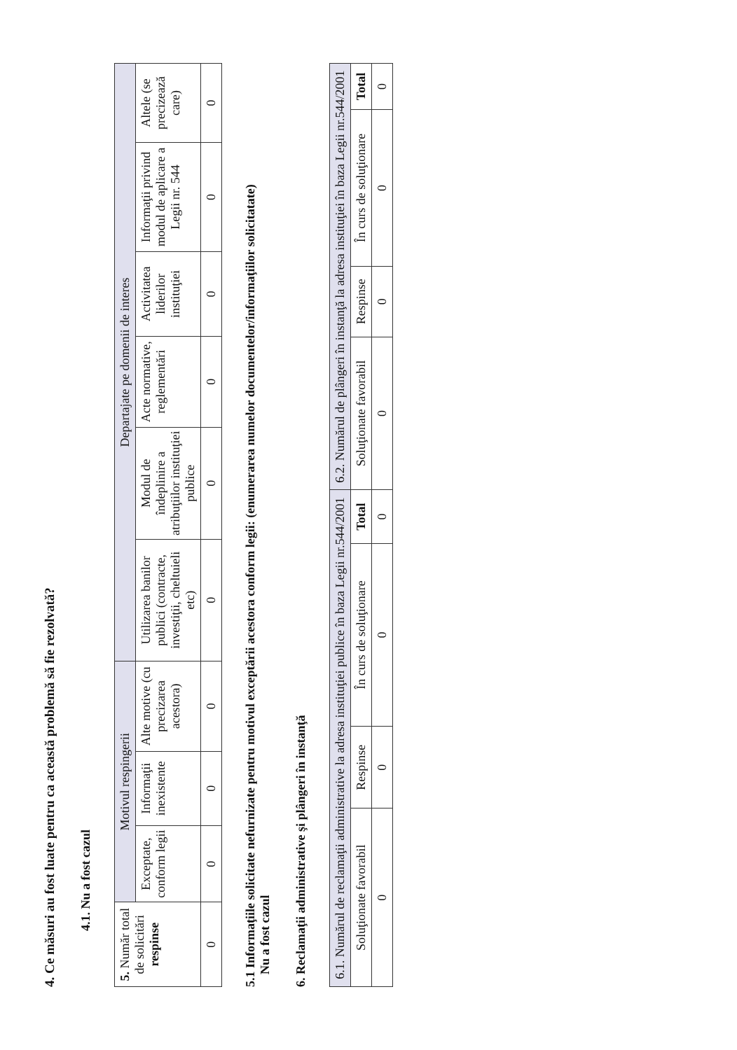4. Ce măsuri au fost luate pentru ca această problemă să fie rezolvată?
4.1. Nu a fost cazul
| 5. Număr total de solicitări respinse | Motivul respingerii | | | Departajate pe domenii de interes | | | | | |
| --- | --- | --- | --- | --- | --- | --- | --- | --- | --- |
| | Exceptate, conform legii | Informaţii inexistente | Alte motive (cu precizarea acestora) | Utilizarea banilor publici (contracte, investiţii, cheltuieli etc) | Modul de îndeplinire a atribuţiilor instituţiei publice | Acte normative, reglementări | Activitatea liderilor instituţiei | Informaţii privind modul de aplicare a Legii nr. 544 | Altele (se precizează care) |
| 0 | 0 | 0 | 0 | 0 | 0 | 0 | 0 | 0 | 0 |
5.1 Informaţiile solicitate nefurnizate pentru motivul exceptării acestora conform legii: (enumerarea numelor documentelor/informaţiilor solicitatate)
Nu a fost cazul
6. Reclamaţii administrative şi plângeri în instanţă
| 6.1. Numărul de reclamaţii administrative la adresa instituţiei publice în baza Legii nr.544/2001 | | | | 6.2. Numărul de plângeri în instanţă la adresa instituţiei în baza Legii nr.544/2001 | | | |
| --- | --- | --- | --- | --- | --- | --- | --- |
| Soluţionate favorabil | Respinse | În curs de soluţionare | Total | Soluţionate favorabil | Respinse | În curs de soluţionare | Total |
| 0 | 0 | 0 | 0 | 0 | 0 | 0 | 0 |